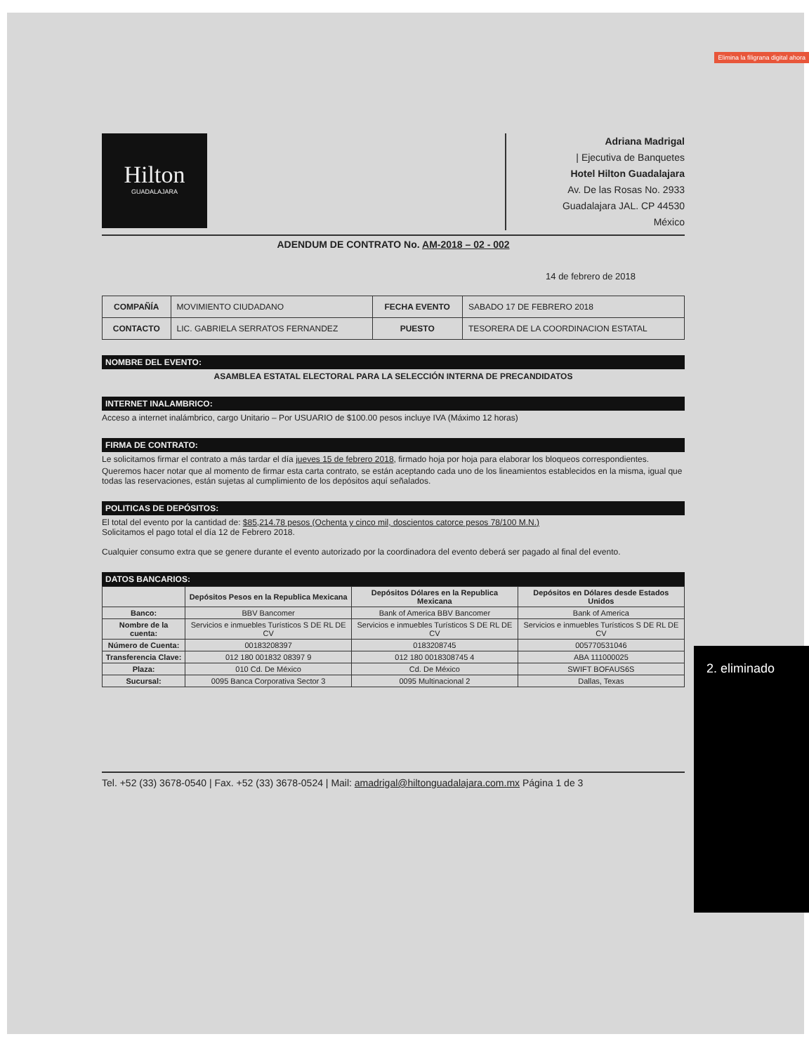Elimina la filigrana digital ahora
Hilton
GUADALAJARA
Adriana Madrigal
| Ejecutiva de Banquetes
Hotel Hilton Guadalajara
Av. De las Rosas No. 2933
Guadalajara JAL. CP 44530
México
ADENDUM DE CONTRATO No. AM-2018 – 02 - 002
14 de febrero de 2018
| COMPAÑÍA | MOVIMIENTO CIUDADANO | FECHA EVENTO | SABADO 17 DE FEBRERO 2018 |
| CONTACTO | LIC. GABRIELA SERRATOS FERNANDEZ | PUESTO | TESORERA DE LA COORDINACION ESTATAL |
NOMBRE DEL EVENTO:
ASAMBLEA ESTATAL ELECTORAL PARA LA SELECCIÓN INTERNA DE PRECANDIDATOS
INTERNET INALAMBRICO:
Acceso a internet inalámbrico, cargo Unitario – Por USUARIO de $100.00 pesos incluye IVA (Máximo 12 horas)
FIRMA DE CONTRATO:
Le solicitamos firmar el contrato a más tardar el día jueves 15 de febrero 2018, firmado hoja por hoja para elaborar los bloqueos correspondientes.
Queremos hacer notar que al momento de firmar esta carta contrato, se están aceptando cada uno de los lineamientos establecidos en la misma, igual que todas las reservaciones, están sujetas al cumplimiento de los depósitos aquí señalados.
POLITICAS DE DEPÓSITOS:
El total del evento por la cantidad de: $85,214.78 pesos (Ochenta y cinco mil, doscientos catorce pesos 78/100 M.N.)
Solicitamos el pago total el día 12 de Febrero 2018.
Cualquier consumo extra que se genere durante el evento autorizado por la coordinadora del evento deberá ser pagado al final del evento.
DATOS BANCARIOS:
| | Depósitos Pesos en la Republica Mexicana | Depósitos Dólares en la Republica Mexicana | Depósitos en Dólares desde Estados Unidos |
| --- | --- | --- | --- |
| Banco: | BBV Bancomer | Bank of America BBV Bancomer | Bank of America |
| Nombre de la cuenta: | Servicios e inmuebles Turísticos S DE RL DE CV | Servicios e inmuebles Turísticos S DE RL DE CV | Servicios e inmuebles Turísticos S DE RL DE CV |
| Número de Cuenta: | 00183208397 | 0183208745 | 005770531046 |
| Transferencia Clave: | 012 180 001832 08397 9 | 012 180 0018308745 4 | ABA 111000025 |
| Plaza: | 010 Cd. De México | Cd. De México | SWIFT BOFAUS6S |
| Sucursal: | 0095 Banca Corporativa Sector 3 | 0095 Multinacional 2 | Dallas, Texas |
Tel. +52 (33) 3678-0540 | Fax. +52 (33) 3678-0524 | Mail: amadrigal@hiltonguadalajara.com.mx Página 1 de 3
2. eliminado